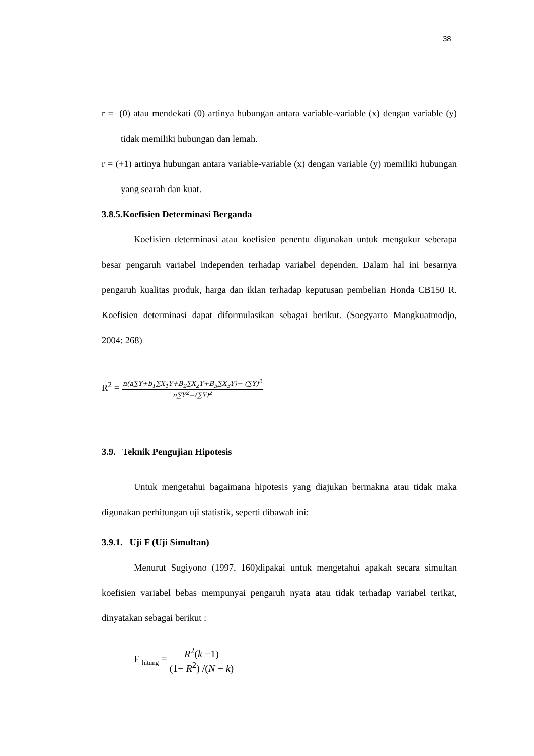38
r = (0) atau mendekati (0) artinya hubungan antara variable-variable (x) dengan variable (y) tidak memiliki hubungan dan lemah.
r = (+1) artinya hubungan antara variable-variable (x) dengan variable (y) memiliki hubungan yang searah dan kuat.
3.8.5.Koefisien Determinasi Berganda
Koefisien determinasi atau koefisien penentu digunakan untuk mengukur seberapa besar pengaruh variabel independen terhadap variabel dependen. Dalam hal ini besarnya pengaruh kualitas produk, harga dan iklan terhadap keputusan pembelian Honda CB150 R. Koefisien determinasi dapat diformulasikan sebagai berikut. (Soegyarto Mangkuatmodjo, 2004: 268)
R<sup>2</sup> = n(a∑Y+b<sub>1</sub>∑X<sub>1</sub>Y+B<sub>2</sub>∑X<sub>2</sub>Y+B<sub>3</sub>∑X<sub>3</sub>Y)− (∑Y)<sup>2</sup> n∑Y<sup>2</sup>−(∑Y)<sup>2</sup>
3.9. Teknik Pengujian Hipotesis
Untuk mengetahui bagaimana hipotesis yang diajukan bermakna atau tidak maka digunakan perhitungan uji statistik, seperti dibawah ini:
3.9.1. Uji F (Uji Simultan)
Menurut Sugiyono (1997, 160)dipakai untuk mengetahui apakah secara simultan koefisien variabel bebas mempunyai pengaruh nyata atau tidak terhadap variabel terikat, dinyatakan sebagai berikut :
F <sub>hitung</sub> = R<sup>2</sup>(k −1) (1− R<sup>2</sup>) /(N − k)